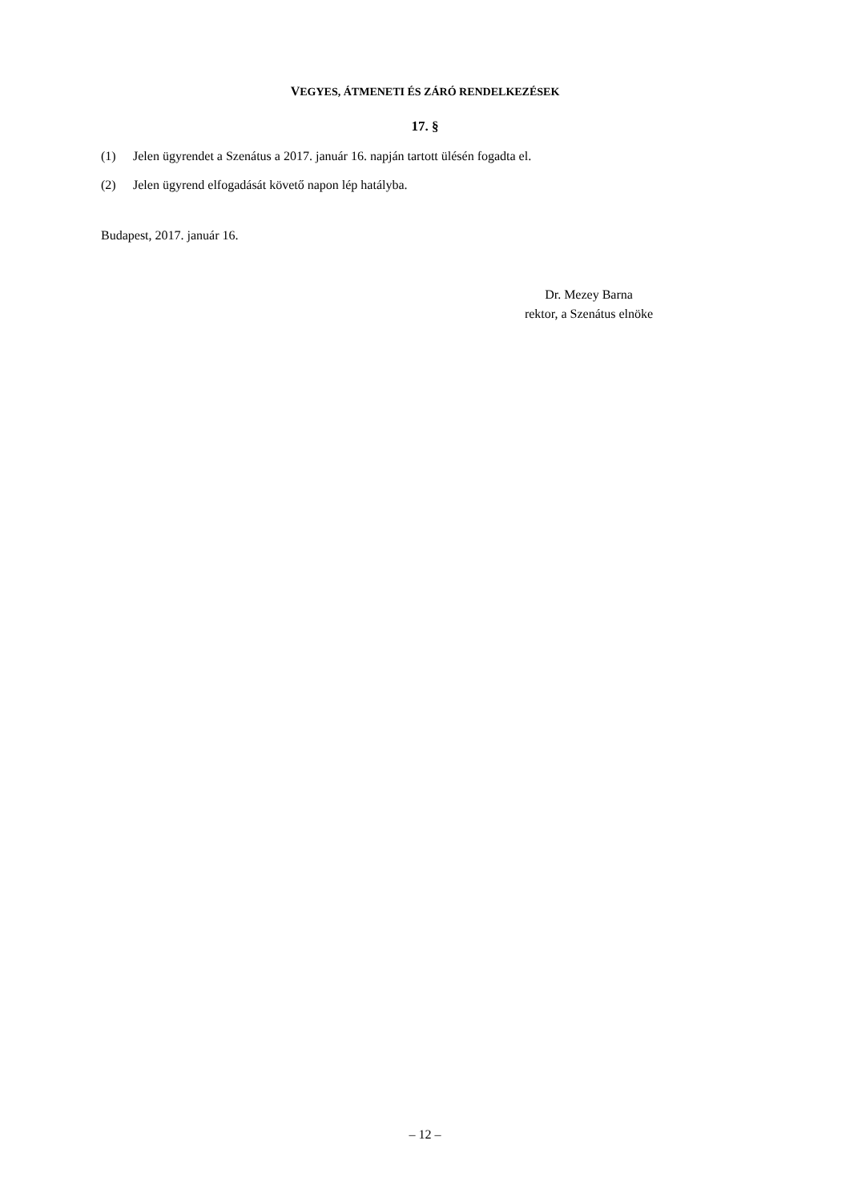VEGYES, ÁTMENETI ÉS ZÁRÓ RENDELKEZÉSEK
17. §
(1) Jelen ügyrendet a Szenátus a 2017. január 16. napján tartott ülésén fogadta el.
(2) Jelen ügyrend elfogadását követő napon lép hatályba.
Budapest, 2017. január 16.
Dr. Mezey Barna
rektor, a Szenátus elnöke
– 12 –